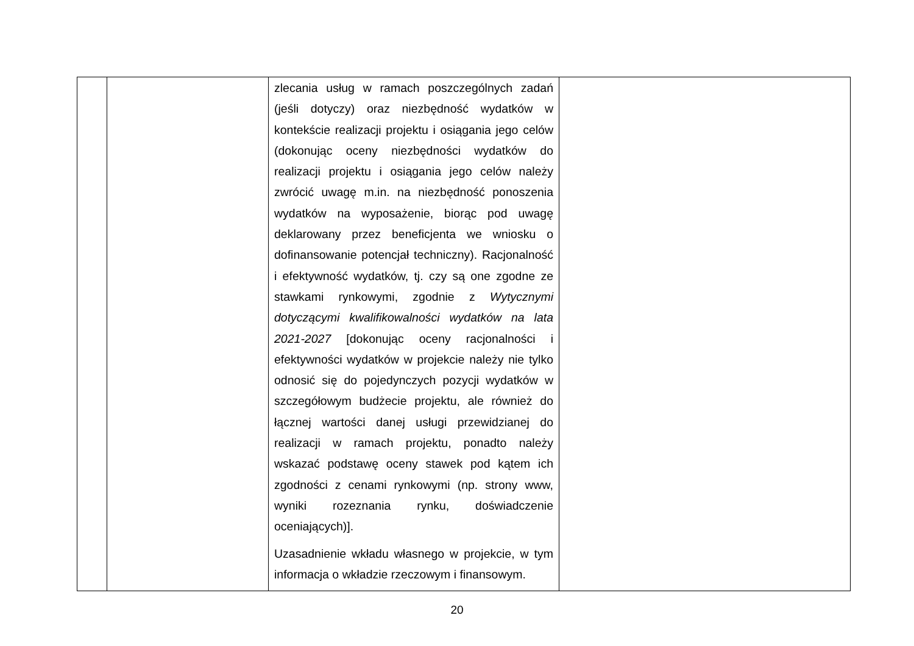| | | zlecania usług w ramach poszczególnych zadań (jeśli dotyczy) oraz niezbędność wydatków w kontekście realizacji projektu i osiągania jego celów (dokonując oceny niezbędności wydatków do realizacji projektu i osiągania jego celów należy zwrócić uwagę m.in. na niezbędność ponoszenia wydatków na wyposażenie, biorąc pod uwagę deklarowany przez beneficjenta we wniosku o dofinansowanie potencjał techniczny). Racjonalność i efektywność wydatków, tj. czy są one zgodne ze stawkami rynkowymi, zgodnie z Wytycznymi dotyczącymi kwalifikowalności wydatków na lata 2021-2027 [dokonując oceny racjonalności i efektywności wydatków w projekcie należy nie tylko odnosić się do pojedynczych pozycji wydatków w szczegółowym budżecie projektu, ale również do łącznej wartości danej usługi przewidzianej do realizacji w ramach projektu, ponadto należy wskazać podstawę oceny stawek pod kątem ich zgodności z cenami rynkowymi (np. strony www, wyniki rozeznania rynku, doświadczenie oceniających)]. Uzasadnienie wkładu własnego w projekcie, w tym informacja o wkładzie rzeczowym i finansowym. | |
20